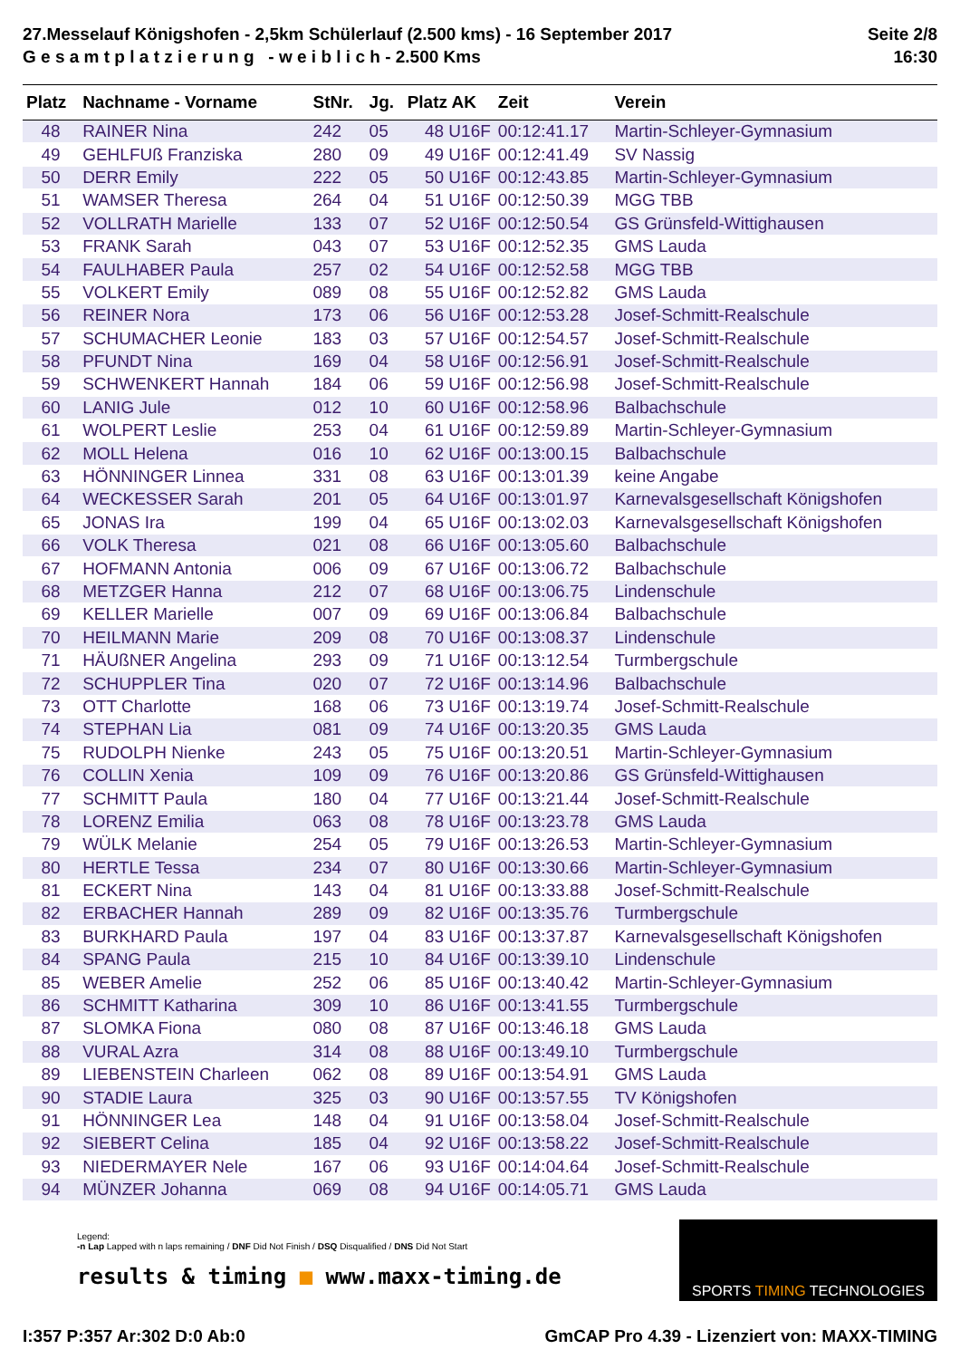27.Messelauf Königshofen - 2,5km Schülerlauf (2.500 kms) - 16 September 2017
G e s a m t p l a t z i e r u n g - w e i b l i c h - 2.500 Kms
Seite 2/8
16:30
| Platz | Nachname - Vorname | StNr. | Jg. | Platz AK | Zeit | Verein |
| --- | --- | --- | --- | --- | --- | --- |
| 48 | RAINER Nina | 242 | 05 | 48 U16F | 00:12:41.17 | Martin-Schleyer-Gymnasium |
| 49 | GEHLFUß Franziska | 280 | 09 | 49 U16F | 00:12:41.49 | SV Nassig |
| 50 | DERR Emily | 222 | 05 | 50 U16F | 00:12:43.85 | Martin-Schleyer-Gymnasium |
| 51 | WAMSER Theresa | 264 | 04 | 51 U16F | 00:12:50.39 | MGG TBB |
| 52 | VOLLRATH Marielle | 133 | 07 | 52 U16F | 00:12:50.54 | GS Grünsfeld-Wittighausen |
| 53 | FRANK Sarah | 043 | 07 | 53 U16F | 00:12:52.35 | GMS Lauda |
| 54 | FAULHABER Paula | 257 | 02 | 54 U16F | 00:12:52.58 | MGG TBB |
| 55 | VOLKERT Emily | 089 | 08 | 55 U16F | 00:12:52.82 | GMS Lauda |
| 56 | REINER Nora | 173 | 06 | 56 U16F | 00:12:53.28 | Josef-Schmitt-Realschule |
| 57 | SCHUMACHER Leonie | 183 | 03 | 57 U16F | 00:12:54.57 | Josef-Schmitt-Realschule |
| 58 | PFUNDT Nina | 169 | 04 | 58 U16F | 00:12:56.91 | Josef-Schmitt-Realschule |
| 59 | SCHWENKERT Hannah | 184 | 06 | 59 U16F | 00:12:56.98 | Josef-Schmitt-Realschule |
| 60 | LANIG Jule | 012 | 10 | 60 U16F | 00:12:58.96 | Balbachschule |
| 61 | WOLPERT Leslie | 253 | 04 | 61 U16F | 00:12:59.89 | Martin-Schleyer-Gymnasium |
| 62 | MOLL Helena | 016 | 10 | 62 U16F | 00:13:00.15 | Balbachschule |
| 63 | HÖNNINGER Linnea | 331 | 08 | 63 U16F | 00:13:01.39 | keine Angabe |
| 64 | WECKESSER Sarah | 201 | 05 | 64 U16F | 00:13:01.97 | Karnevalsgesellschaft Königshofen |
| 65 | JONAS Ira | 199 | 04 | 65 U16F | 00:13:02.03 | Karnevalsgesellschaft Königshofen |
| 66 | VOLK Theresa | 021 | 08 | 66 U16F | 00:13:05.60 | Balbachschule |
| 67 | HOFMANN Antonia | 006 | 09 | 67 U16F | 00:13:06.72 | Balbachschule |
| 68 | METZGER Hanna | 212 | 07 | 68 U16F | 00:13:06.75 | Lindenschule |
| 69 | KELLER Marielle | 007 | 09 | 69 U16F | 00:13:06.84 | Balbachschule |
| 70 | HEILMANN Marie | 209 | 08 | 70 U16F | 00:13:08.37 | Lindenschule |
| 71 | HÄUßNER Angelina | 293 | 09 | 71 U16F | 00:13:12.54 | Turmbergschule |
| 72 | SCHUPPLER Tina | 020 | 07 | 72 U16F | 00:13:14.96 | Balbachschule |
| 73 | OTT Charlotte | 168 | 06 | 73 U16F | 00:13:19.74 | Josef-Schmitt-Realschule |
| 74 | STEPHAN Lia | 081 | 09 | 74 U16F | 00:13:20.35 | GMS Lauda |
| 75 | RUDOLPH Nienke | 243 | 05 | 75 U16F | 00:13:20.51 | Martin-Schleyer-Gymnasium |
| 76 | COLLIN Xenia | 109 | 09 | 76 U16F | 00:13:20.86 | GS Grünsfeld-Wittighausen |
| 77 | SCHMITT Paula | 180 | 04 | 77 U16F | 00:13:21.44 | Josef-Schmitt-Realschule |
| 78 | LORENZ Emilia | 063 | 08 | 78 U16F | 00:13:23.78 | GMS Lauda |
| 79 | WÜLK Melanie | 254 | 05 | 79 U16F | 00:13:26.53 | Martin-Schleyer-Gymnasium |
| 80 | HERTLE Tessa | 234 | 07 | 80 U16F | 00:13:30.66 | Martin-Schleyer-Gymnasium |
| 81 | ECKERT Nina | 143 | 04 | 81 U16F | 00:13:33.88 | Josef-Schmitt-Realschule |
| 82 | ERBACHER Hannah | 289 | 09 | 82 U16F | 00:13:35.76 | Turmbergschule |
| 83 | BURKHARD Paula | 197 | 04 | 83 U16F | 00:13:37.87 | Karnevalsgesellschaft Königshofen |
| 84 | SPANG Paula | 215 | 10 | 84 U16F | 00:13:39.10 | Lindenschule |
| 85 | WEBER Amelie | 252 | 06 | 85 U16F | 00:13:40.42 | Martin-Schleyer-Gymnasium |
| 86 | SCHMITT Katharina | 309 | 10 | 86 U16F | 00:13:41.55 | Turmbergschule |
| 87 | SLOMKA Fiona | 080 | 08 | 87 U16F | 00:13:46.18 | GMS Lauda |
| 88 | VURAL Azra | 314 | 08 | 88 U16F | 00:13:49.10 | Turmbergschule |
| 89 | LIEBENSTEIN Charleen | 062 | 08 | 89 U16F | 00:13:54.91 | GMS Lauda |
| 90 | STADIE Laura | 325 | 03 | 90 U16F | 00:13:57.55 | TV Königshofen |
| 91 | HÖNNINGER Lea | 148 | 04 | 91 U16F | 00:13:58.04 | Josef-Schmitt-Realschule |
| 92 | SIEBERT Celina | 185 | 04 | 92 U16F | 00:13:58.22 | Josef-Schmitt-Realschule |
| 93 | NIEDERMAYER Nele | 167 | 06 | 93 U16F | 00:14:04.64 | Josef-Schmitt-Realschule |
| 94 | MÜNZER Johanna | 069 | 08 | 94 U16F | 00:14:05.71 | GMS Lauda |
Legend:
-n Lap Lapped with n laps remaining / DNF Did Not Finish / DSQ Disqualified / DNS Did Not Start
results & timing ■ www.maxx-timing.de
SPORTS TIMING TECHNOLOGIES
I:357 P:357 Ar:302 D:0 Ab:0 GmCAP Pro 4.39 - Lizenziert von: MAXX-TIMING